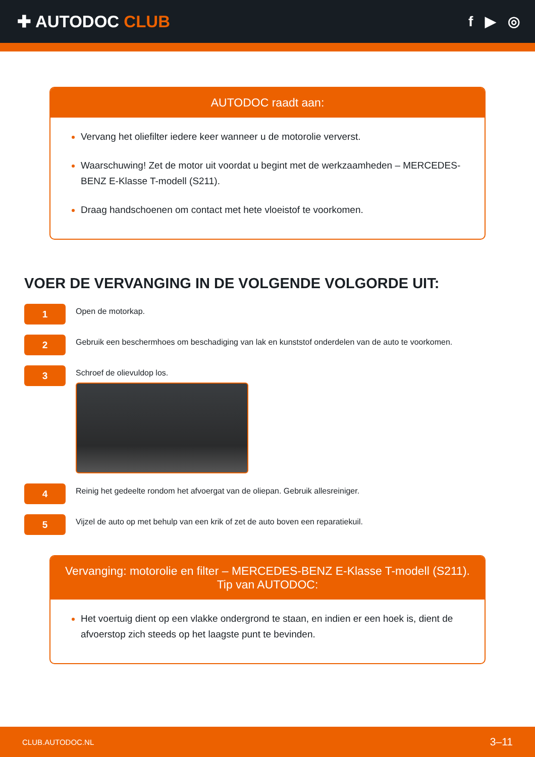✚ AUTODOC CLUB
f ▶ ◎
AUTODOC raadt aan:
Vervang het oliefilter iedere keer wanneer u de motorolie ververst.
Waarschuwing! Zet de motor uit voordat u begint met de werkzaamheden – MERCEDES-BENZ E-Klasse T-modell (S211).
Draag handschoenen om contact met hete vloeistof te voorkomen.
VOER DE VERVANGING IN DE VOLGENDE VOLGORDE UIT:
1
Open de motorkap.
2
Gebruik een beschermhoes om beschadiging van lak en kunststof onderdelen van de auto te voorkomen.
3
Schroef de olievuldop los.
4
Reinig het gedeelte rondom het afvoergat van de oliepan. Gebruik allesreiniger.
5
Vijzel de auto op met behulp van een krik of zet de auto boven een reparatiekuil.
Vervanging: motorolie en filter – MERCEDES-BENZ E-Klasse T-modell (S211).
Tip van AUTODOC:
Het voertuig dient op een vlakke ondergrond te staan, en indien er een hoek is, dient de afvoerstop zich steeds op het laagste punt te bevinden.
CLUB.AUTODOC.NL 3–11